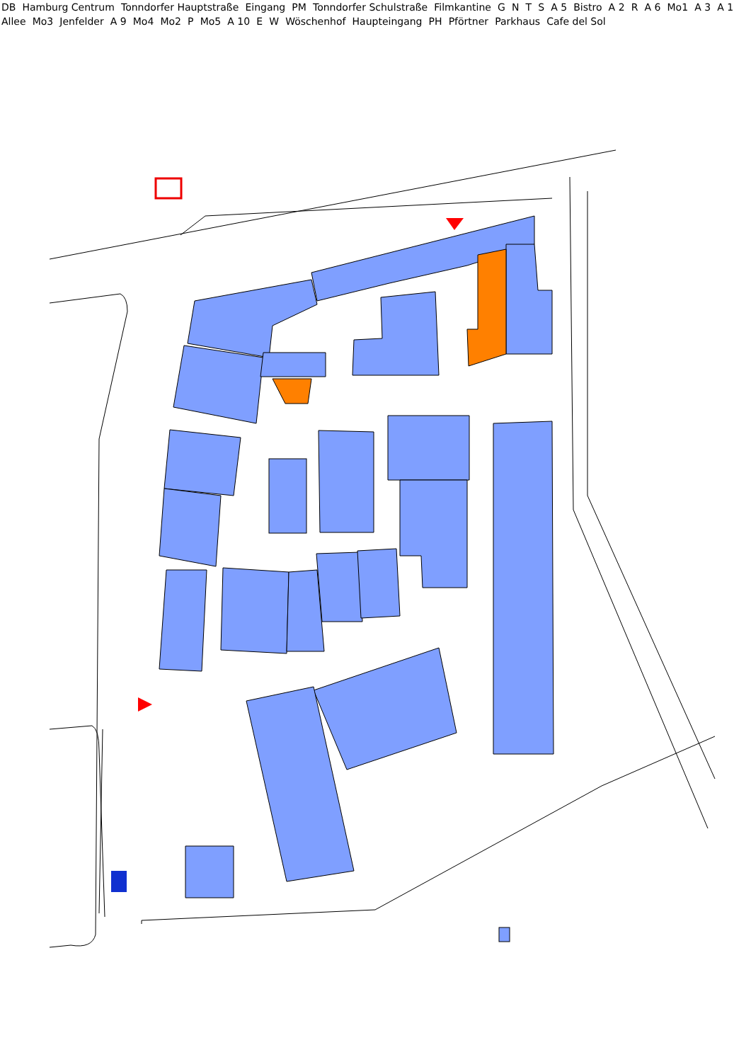DB Hamburg Centrum Tonndorfer Hauptstraße Eingang PM Tonndorfer Schulstraße Filmkantine G N T S A 5 Bistro A 2 R A 6 Mo1 A 3 A 1 Allee Mo3 Jenfelder A 9 Mo4 Mo2 P Mo5 A 10 E W Wöschenhof Haupteingang PH Pförtner Parkhaus Cafe del Sol